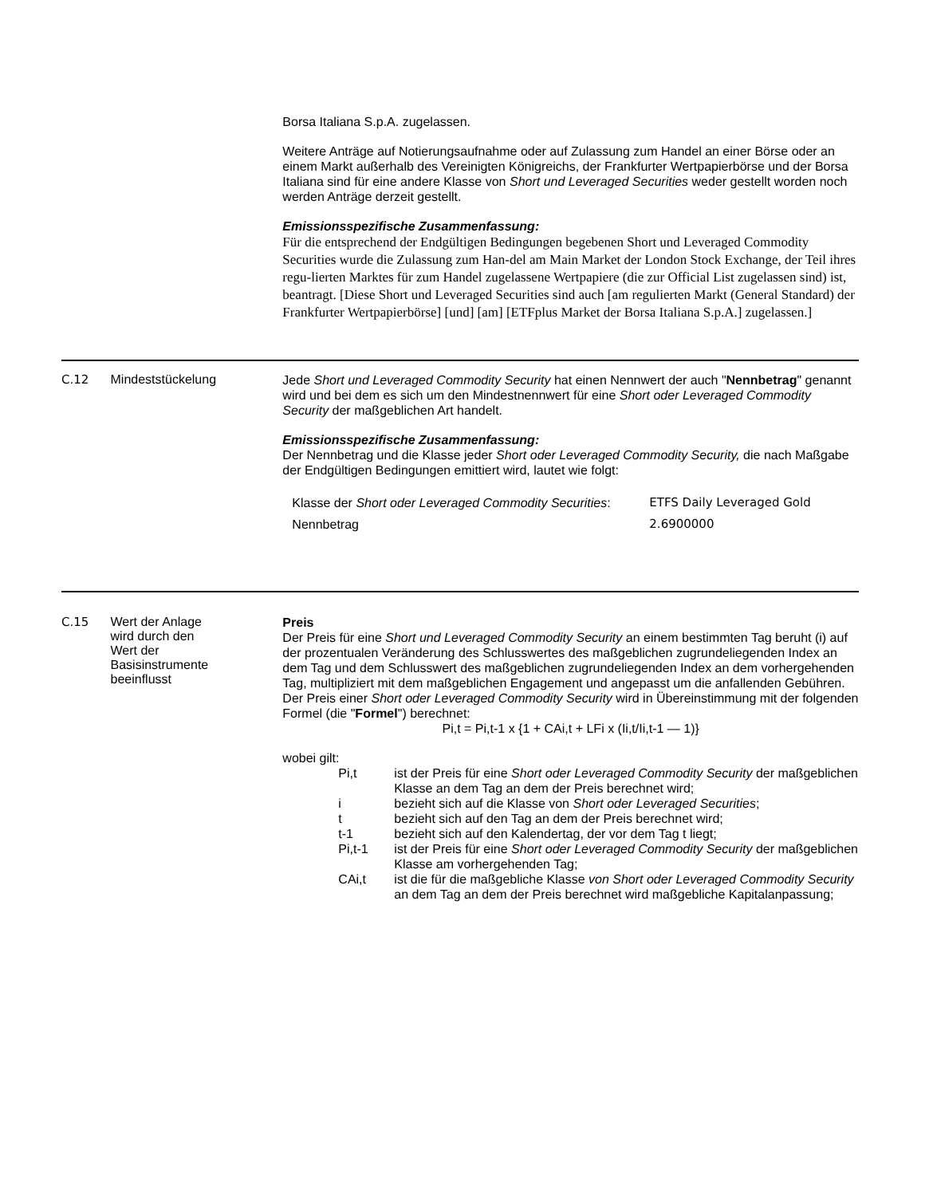Borsa Italiana S.p.A. zugelassen.
Weitere Anträge auf Notierungsaufnahme oder auf Zulassung zum Handel an einer Börse oder an einem Markt außerhalb des Vereinigten Königreichs, der Frankfurter Wertpapierbörse und der Borsa Italiana sind für eine andere Klasse von Short und Leveraged Securities weder gestellt worden noch werden Anträge derzeit gestellt.
Emissionsspezifische Zusammenfassung:
Für die entsprechend der Endgültigen Bedingungen begebenen Short und Leveraged Commodity Securities wurde die Zulassung zum Han-del am Main Market der London Stock Exchange, der Teil ihres regu-lierten Marktes für zum Handel zugelassene Wertpapiere (die zur Official List zugelassen sind) ist, beantragt. [Diese Short und Leveraged Securities sind auch [am regulierten Markt (General Standard) der Frankfurter Wertpapierbörse] [und] [am] [ETFplus Market der Borsa Italiana S.p.A.] zugelassen.]
C.12 Mindeststückelung
Jede Short und Leveraged Commodity Security hat einen Nennwert der auch "Nennbetrag" genannt wird und bei dem es sich um den Mindestnennwert für eine Short oder Leveraged Commodity Security der maßgeblichen Art handelt.
Emissionsspezifische Zusammenfassung:
Der Nennbetrag und die Klasse jeder Short oder Leveraged Commodity Security, die nach Maßgabe der Endgültigen Bedingungen emittiert wird, lautet wie folgt:
| Klasse der Short oder Leveraged Commodity Securities : | ETFS Daily Leveraged Gold |
| Nennbetrag | 2.6900000 |
C.15 Wert der Anlage
wird durch den
Wert der
Basisinstrumente
beeinflusst
Preis
Der Preis für eine Short und Leveraged Commodity Security an einem bestimmten Tag beruht (i) auf der prozentualen Veränderung des Schlusswertes des maßgeblichen zugrundeliegenden Index an dem Tag und dem Schlusswert des maßgeblichen zugrundeliegenden Index an dem vorhergehenden Tag, multipliziert mit dem maßgeblichen Engagement und angepasst um die anfallenden Gebühren. Der Preis einer Short oder Leveraged Commodity Security wird in Übereinstimmung mit der folgenden Formel (die "Formel") berechnet:
Pi,t = Pi,t-1 x {1 + CAi,t + LFi x (Ii,t/Ii,t-1 — 1)}
wobei gilt:
Pi,t ist der Preis für eine Short oder Leveraged Commodity Security der maßgeblichen Klasse an dem Tag an dem der Preis berechnet wird;
i bezieht sich auf die Klasse von Short oder Leveraged Securities;
t bezieht sich auf den Tag an dem der Preis berechnet wird;
t-1 bezieht sich auf den Kalendertag, der vor dem Tag t liegt;
Pi,t-1 ist der Preis für eine Short oder Leveraged Commodity Security der maßgeblichen Klasse am vorhergehenden Tag;
CAi,t ist die für die maßgebliche Klasse von Short oder Leveraged Commodity Security an dem Tag an dem der Preis berechnet wird maßgebliche Kapitalanpassung;